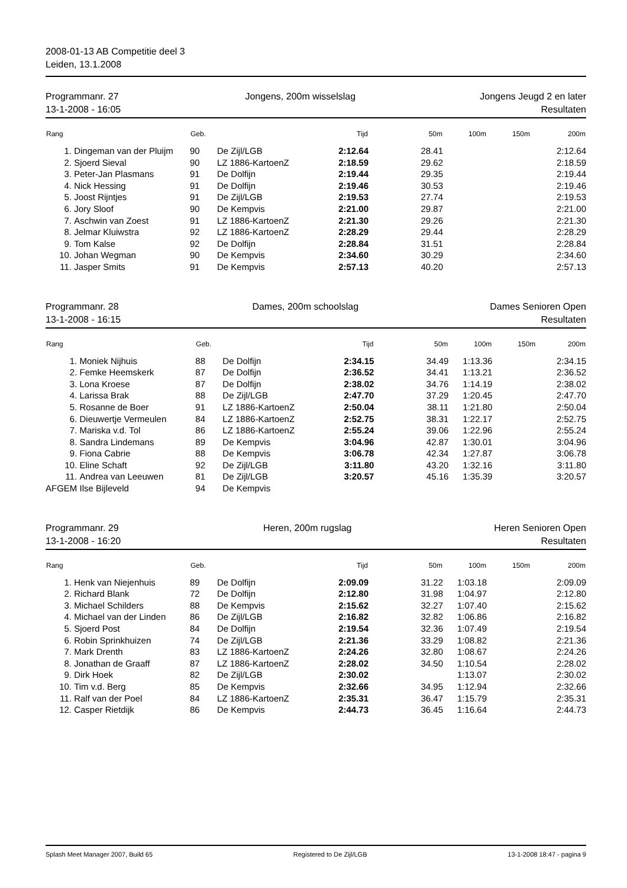2008-01-13 AB Competitie deel 3
Leiden, 13.1.2008
Programmanr. 27
13-1-2008 - 16:05
Jongens, 200m wisselslag Jongens Jeugd 2 en later
Resultaten
| Rang | | Geb. | | Tijd | 50m | 100m | 150m | 200m |
| --- | --- | --- | --- | --- | --- | --- | --- | --- |
| 1. | Dingeman van der Pluijm | 90 | De Zijl/LGB | 2:12.64 | 28.41 | | | 2:12.64 |
| 2. | Sjoerd Sieval | 90 | LZ 1886-KartoenZ | 2:18.59 | 29.62 | | | 2:18.59 |
| 3. | Peter-Jan Plasmans | 91 | De Dolfijn | 2:19.44 | 29.35 | | | 2:19.44 |
| 4. | Nick Hessing | 91 | De Dolfijn | 2:19.46 | 30.53 | | | 2:19.46 |
| 5. | Joost Rijntjes | 91 | De Zijl/LGB | 2:19.53 | 27.74 | | | 2:19.53 |
| 6. | Jory Sloof | 90 | De Kempvis | 2:21.00 | 29.87 | | | 2:21.00 |
| 7. | Aschwin van Zoest | 91 | LZ 1886-KartoenZ | 2:21.30 | 29.26 | | | 2:21.30 |
| 8. | Jelmar Kluiwstra | 92 | LZ 1886-KartoenZ | 2:28.29 | 29.44 | | | 2:28.29 |
| 9. | Tom Kalse | 92 | De Dolfijn | 2:28.84 | 31.51 | | | 2:28.84 |
| 10. | Johan Wegman | 90 | De Kempvis | 2:34.60 | 30.29 | | | 2:34.60 |
| 11. | Jasper Smits | 91 | De Kempvis | 2:57.13 | 40.20 | | | 2:57.13 |
Programmanr. 28
13-1-2008 - 16:15
Dames, 200m schoolslag Dames Senioren Open
Resultaten
| Rang | | Geb. | | Tijd | 50m | 100m | 150m | 200m |
| --- | --- | --- | --- | --- | --- | --- | --- | --- |
| 1. | Moniek Nijhuis | 88 | De Dolfijn | 2:34.15 | 34.49 | 1:13.36 | | 2:34.15 |
| 2. | Femke Heemskerk | 87 | De Dolfijn | 2:36.52 | 34.41 | 1:13.21 | | 2:36.52 |
| 3. | Lona Kroese | 87 | De Dolfijn | 2:38.02 | 34.76 | 1:14.19 | | 2:38.02 |
| 4. | Larissa Brak | 88 | De Zijl/LGB | 2:47.70 | 37.29 | 1:20.45 | | 2:47.70 |
| 5. | Rosanne de Boer | 91 | LZ 1886-KartoenZ | 2:50.04 | 38.11 | 1:21.80 | | 2:50.04 |
| 6. | Dieuwertje Vermeulen | 84 | LZ 1886-KartoenZ | 2:52.75 | 38.31 | 1:22.17 | | 2:52.75 |
| 7. | Mariska v.d. Tol | 86 | LZ 1886-KartoenZ | 2:55.24 | 39.06 | 1:22.96 | | 2:55.24 |
| 8. | Sandra Lindemans | 89 | De Kempvis | 3:04.96 | 42.87 | 1:30.01 | | 3:04.96 |
| 9. | Fiona Cabrie | 88 | De Kempvis | 3:06.78 | 42.34 | 1:27.87 | | 3:06.78 |
| 10. | Eline Schaft | 92 | De Zijl/LGB | 3:11.80 | 43.20 | 1:32.16 | | 3:11.80 |
| 11. | Andrea van Leeuwen | 81 | De Zijl/LGB | 3:20.57 | 45.16 | 1:35.39 | | 3:20.57 |
| AFGEM | Ilse Bijleveld | 94 | De Kempvis | | | | | |
Programmanr. 29
13-1-2008 - 16:20
Heren, 200m rugslag Heren Senioren Open
Resultaten
| Rang | | Geb. | | Tijd | 50m | 100m | 150m | 200m |
| --- | --- | --- | --- | --- | --- | --- | --- | --- |
| 1. | Henk van Niejenhuis | 89 | De Dolfijn | 2:09.09 | 31.22 | 1:03.18 | | 2:09.09 |
| 2. | Richard Blank | 72 | De Dolfijn | 2:12.80 | 31.98 | 1:04.97 | | 2:12.80 |
| 3. | Michael Schilders | 88 | De Kempvis | 2:15.62 | 32.27 | 1:07.40 | | 2:15.62 |
| 4. | Michael van der Linden | 86 | De Zijl/LGB | 2:16.82 | 32.82 | 1:06.86 | | 2:16.82 |
| 5. | Sjoerd Post | 84 | De Dolfijn | 2:19.54 | 32.36 | 1:07.49 | | 2:19.54 |
| 6. | Robin Sprinkhuizen | 74 | De Zijl/LGB | 2:21.36 | 33.29 | 1:08.82 | | 2:21.36 |
| 7. | Mark Drenth | 83 | LZ 1886-KartoenZ | 2:24.26 | 32.80 | 1:08.67 | | 2:24.26 |
| 8. | Jonathan de Graaff | 87 | LZ 1886-KartoenZ | 2:28.02 | 34.50 | 1:10.54 | | 2:28.02 |
| 9. | Dirk Hoek | 82 | De Zijl/LGB | 2:30.02 | | 1:13.07 | | 2:30.02 |
| 10. | Tim v.d. Berg | 85 | De Kempvis | 2:32.66 | 34.95 | 1:12.94 | | 2:32.66 |
| 11. | Ralf van der Poel | 84 | LZ 1886-KartoenZ | 2:35.31 | 36.47 | 1:15.79 | | 2:35.31 |
| 12. | Casper Rietdijk | 86 | De Kempvis | 2:44.73 | 36.45 | 1:16.64 | | 2:44.73 |
Splash Meet Manager 2007, Build 65 Registered to De Zijl/LGB 13-1-2008 18:47 - pagina 9